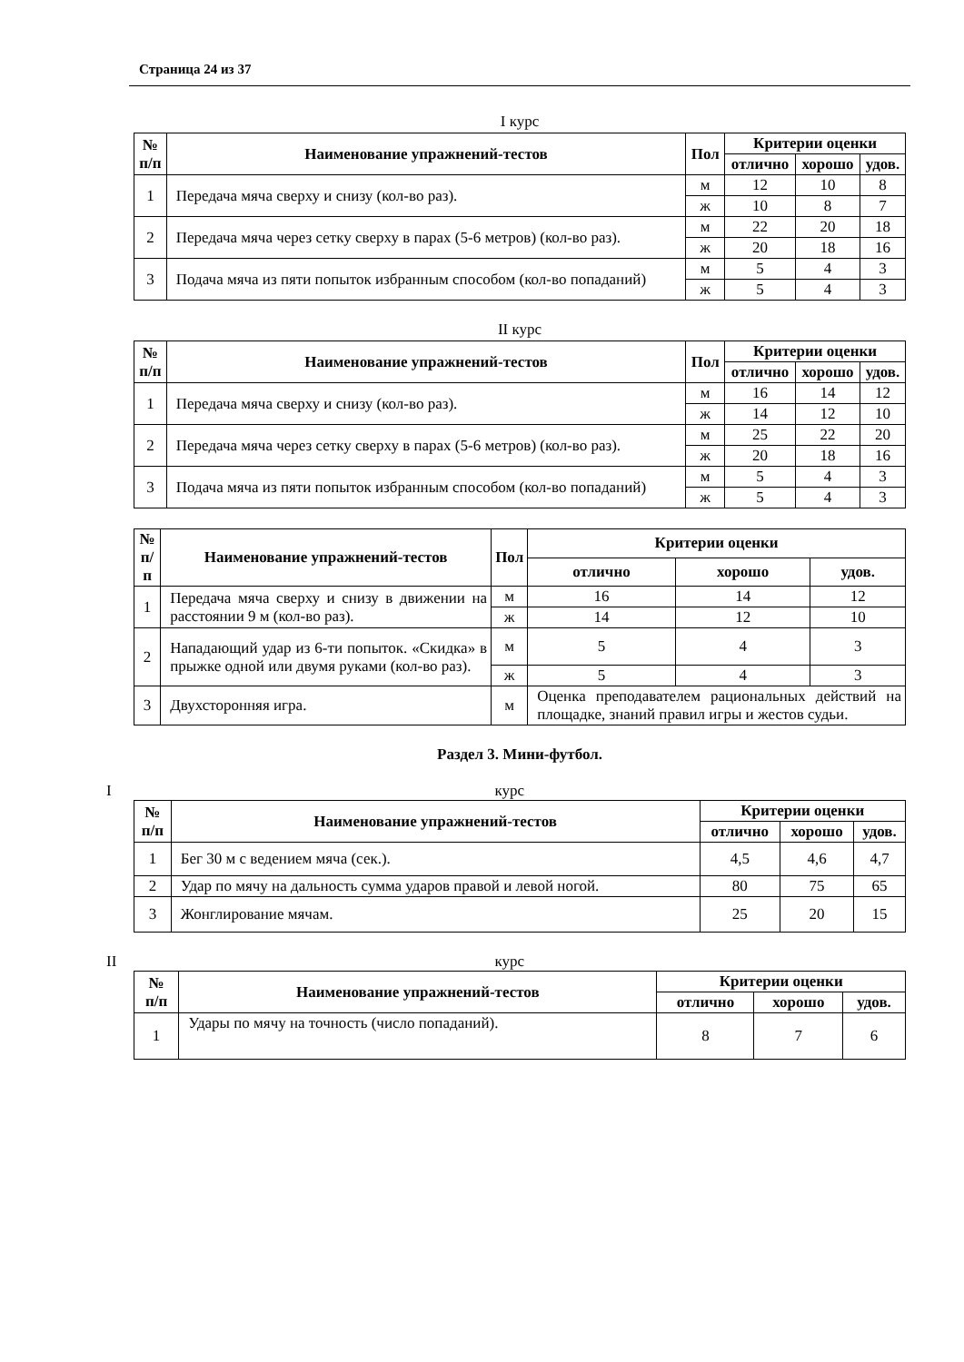Страница 24 из 37
I курс
| № п/п | Наименование упражнений-тестов | Пол | Критерии оценки | | |
| --- | --- | --- | --- | --- | --- |
| | | | отлично | хорошо | удов. |
| 1 | Передача мяча сверху и снизу (кол-во раз). | м | 12 | 10 | 8 |
| | | ж | 10 | 8 | 7 |
| 2 | Передача мяча через сетку сверху в парах (5-6 метров) (кол-во раз). | м | 22 | 20 | 18 |
| | | ж | 20 | 18 | 16 |
| 3 | Подача мяча из пяти попыток избранным способом (кол-во попаданий) | м | 5 | 4 | 3 |
| | | ж | 5 | 4 | 3 |
II курс
| № п/п | Наименование упражнений-тестов | Пол | Критерии оценки | | |
| --- | --- | --- | --- | --- | --- |
| | | | отлично | хорошо | удов. |
| 1 | Передача мяча сверху и снизу (кол-во раз). | м | 16 | 14 | 12 |
| | | ж | 14 | 12 | 10 |
| 2 | Передача мяча через сетку сверху в парах (5-6 метров) (кол-во раз). | м | 25 | 22 | 20 |
| | | ж | 20 | 18 | 16 |
| 3 | Подача мяча из пяти попыток избранным способом (кол-во попаданий) | м | 5 | 4 | 3 |
| | | ж | 5 | 4 | 3 |
| № п/п | Наименование упражнений-тестов | Пол | Критерии оценки | | |
| --- | --- | --- | --- | --- | --- |
| | | | отлично | хорошо | удов. |
| 1 | Передача мяча сверху и снизу в движении на расстоянии 9 м (кол-во раз). | м | 16 | 14 | 12 |
| | | ж | 14 | 12 | 10 |
| 2 | Нападающий удар из 6-ти попыток. «Скидка» в прыжке одной или двумя руками (кол-во раз). | м | 5 | 4 | 3 |
| | | ж | 5 | 4 | 3 |
| 3 | Двухсторонняя игра. | м | Оценка преподавателем рациональных действий на площадке, знаний правил игры и жестов судьи. | | |
Раздел 3. Мини-футбол.
Iкурс
| № п/п | Наименование упражнений-тестов | Критерии оценки | | |
| --- | --- | --- | --- | --- |
| | | отлично | хорошо | удов. |
| 1 | Бег 30 м с ведением мяча (сек.). | 4,5 | 4,6 | 4,7 |
| 2 | Удар по мячу на дальность сумма ударов правой и левой ногой. | 80 | 75 | 65 |
| 3 | Жонглирование мячам. | 25 | 20 | 15 |
II курс
| № п/п | Наименование упражнений-тестов | Критерии оценки | | |
| --- | --- | --- | --- | --- |
| | | отлично | хорошо | удов. |
| 1 | Удары по мячу на точность (число попаданий). | 8 | 7 | 6 |